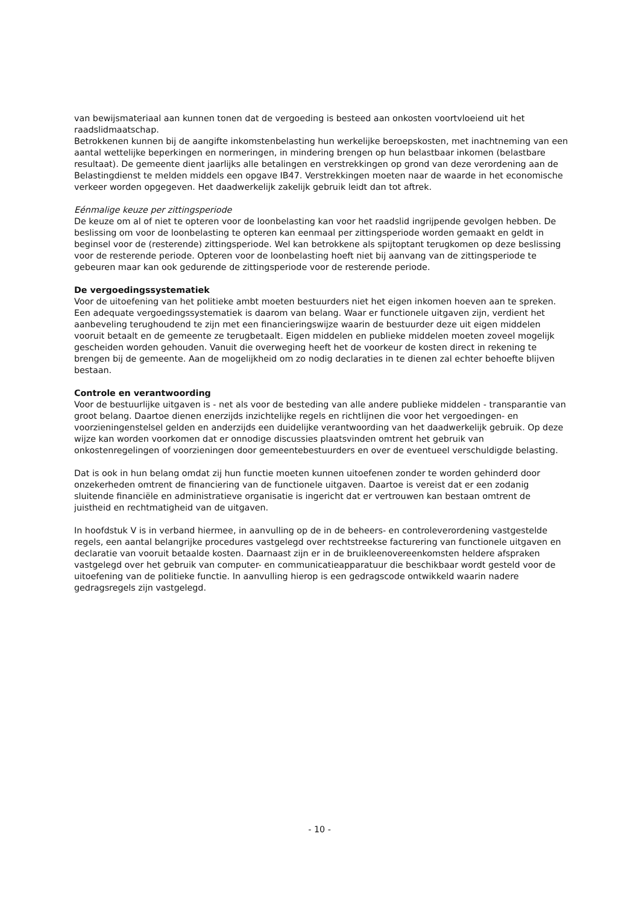van bewijsmateriaal aan kunnen tonen dat de vergoeding is besteed aan onkosten voortvloeiend uit het raadslidmaatschap.
Betrokkenen kunnen bij de aangifte inkomstenbelasting hun werkelijke beroepskosten, met inachtneming van een aantal wettelijke beperkingen en normeringen, in mindering brengen op hun belastbaar inkomen (belastbare resultaat). De gemeente dient jaarlijks alle betalingen en verstrekkingen op grond van deze verordening aan de Belastingdienst te melden middels een opgave IB47. Verstrekkingen moeten naar de waarde in het economische verkeer worden opgegeven. Het daadwerkelijk zakelijk gebruik leidt dan tot aftrek.
Eénmalige keuze per zittingsperiode
De keuze om al of niet te opteren voor de loonbelasting kan voor het raadslid ingrijpende gevolgen hebben. De beslissing om voor de loonbelasting te opteren kan eenmaal per zittingsperiode worden gemaakt en geldt in beginsel voor de (resterende) zittingsperiode. Wel kan betrokkene als spijtoptant terugkomen op deze beslissing voor de resterende periode. Opteren voor de loonbelasting hoeft niet bij aanvang van de zittingsperiode te gebeuren maar kan ook gedurende de zittingsperiode voor de resterende periode.
De vergoedingssystematiek
Voor de uitoefening van het politieke ambt moeten bestuurders niet het eigen inkomen hoeven aan te spreken. Een adequate vergoedingssystematiek is daarom van belang. Waar er functionele uitgaven zijn, verdient het aanbeveling terughoudend te zijn met een financieringswijze waarin de bestuurder deze uit eigen middelen vooruit betaalt en de gemeente ze terugbetaalt. Eigen middelen en publieke middelen moeten zoveel mogelijk gescheiden worden gehouden. Vanuit die overweging heeft het de voorkeur de kosten direct in rekening te brengen bij de gemeente. Aan de mogelijkheid om zo nodig declaraties in te dienen zal echter behoefte blijven bestaan.
Controle en verantwoording
Voor de bestuurlijke uitgaven is - net als voor de besteding van alle andere publieke middelen - transparantie van groot belang. Daartoe dienen enerzijds inzichtelijke regels en richtlijnen die voor het vergoedingen- en voorzieningenstelsel gelden en anderzijds een duidelijke verantwoording van het daadwerkelijk gebruik. Op deze wijze kan worden voorkomen dat er onnodige discussies plaatsvinden omtrent het gebruik van onkostenregelingen of voorzieningen door gemeentebestuurders en over de eventueel verschuldigde belasting.
Dat is ook in hun belang omdat zij hun functie moeten kunnen uitoefenen zonder te worden gehinderd door onzekerheden omtrent de financiering van de functionele uitgaven. Daartoe is vereist dat er een zodanig sluitende financiële en administratieve organisatie is ingericht dat er vertrouwen kan bestaan omtrent de juistheid en rechtmatigheid van de uitgaven.
In hoofdstuk V is in verband hiermee, in aanvulling op de in de beheers- en controleverordening vastgestelde regels, een aantal belangrijke procedures vastgelegd over rechtstreekse facturering van functionele uitgaven en declaratie van vooruit betaalde kosten. Daarnaast zijn er in de bruikleenovereenkomsten heldere afspraken vastgelegd over het gebruik van computer- en communicatieapparatuur die beschikbaar wordt gesteld voor de uitoefening van de politieke functie. In aanvulling hierop is een gedragscode ontwikkeld waarin nadere gedragsregels zijn vastgelegd.
- 10 -